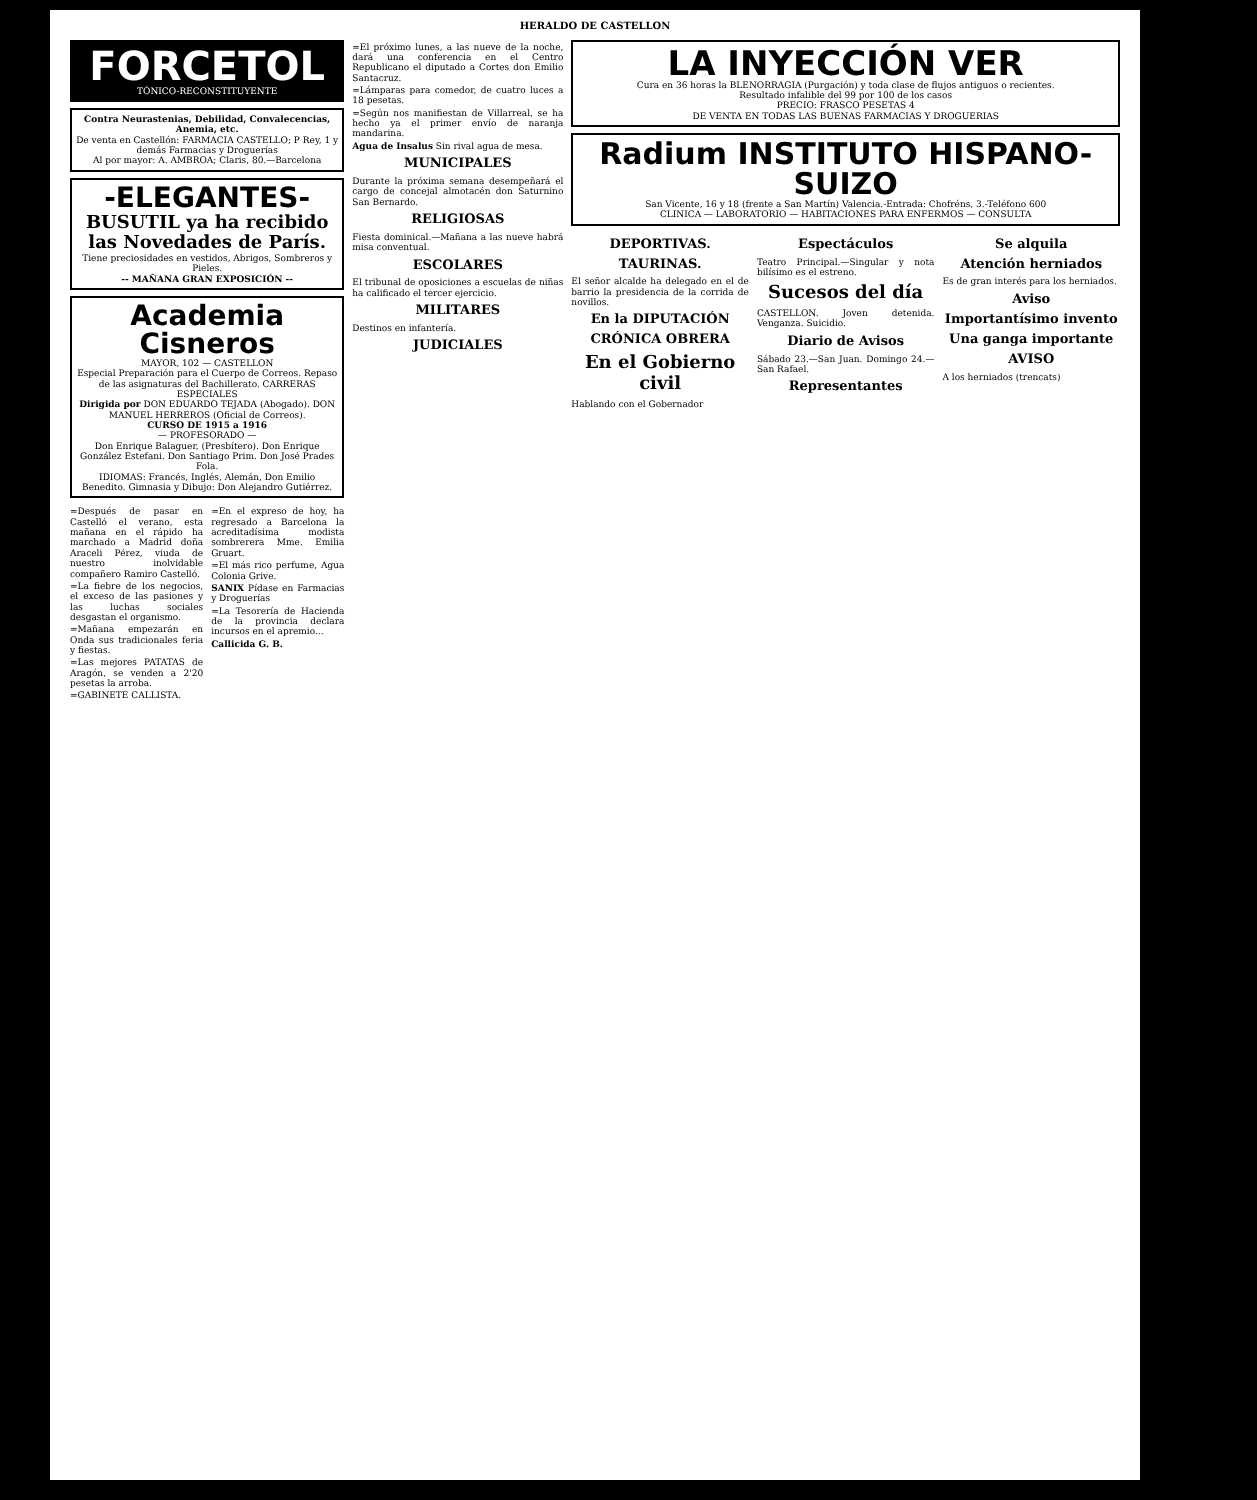HERALDO DE CASTELLON
FORCETOL
TÓNICO-RECONSTITUYENTE
Contra Neurastenias, Debilidad, Convalecencias, Anemia, etc.
De venta en Castellón: FARMACIA CASTELLO; P Rey, 1 y demás Farmacias y Droguerías
Al por mayor: A. AMBROA; Claris, 80.—Barcelona
-ELEGANTES-
BUSUTIL ya ha recibido las Novedades de París. Tiene preciosidades en vestidos, Abrigos, Sombreros y Pieles.
-- MAÑANA GRAN EXPOSICIÓN --
Academia Cisneros
MAYOR, 102 — CASTELLON
Especial Preparación para el Cuerpo de Correos. Repaso de las asignaturas del Bachillerato. CARRERAS ESPECIALES
Dirigida por DON EDUARDO TEJADA (Abogado). DON MANUEL HERREROS (Oficial de Correos).
CURSO DE 1915 a 1916
— PROFESORADO —
Don Enrique Balaguer, (Presbítero). Don Enrique González Estefani. Don Santiago Prim. Don José Prades Fola.
IDIOMAS: Francés, Inglés, Alemán, Don Emilio Benedito. Gimnasia y Dibujo: Don Alejandro Gutiérrez.
=Después de pasar en Castelló el verano, esta mañana en el rápido ha marchado a Madrid doña Araceli Pérez, viuda de nuestro inolvidable compañero Ramiro Castelló.
=La fiebre de los negocios, el exceso de las pasiones y las luchas sociales desgastan el organismo.
=Mañana empezarán en Onda sus tradicionales feria y fiestas.
=Las mejores PATATAS de Aragón, se venden a 2'20 pesetas la arroba.
=GABINETE CALLISTA.
=En el expreso de hoy, ha regresado a Barcelona la acreditadísima modista sombrerera Mme. Emilia Gruart.
=El más rico perfume, Agua Colonia Grive.
SANIX Pídase en Farmacias y Droguerías
=La Tesorería de Hacienda de la provincia declara incursos en el apremio...
Callicida G. B.
=El próximo lunes, a las nueve de la noche, dará una conferencia en el Centro Republicano el diputado a Cortes don Emilio Santacruz.
=Lámparas para comedor, de cuatro luces a 18 pesetas.
=Según nos manifiestan de Villarreal, se ha hecho ya el primer envío de naranja mandarina.
Agua de Insalus Sin rival agua de mesa.
MUNICIPALES
Durante la próxima semana desempeñará el cargo de concejal almotacén don Saturnino San Bernardo.
RELIGIOSAS
Fiesta dominical.—Mañana a las nueve habrá misa conventual.
ESCOLARES
El tribunal de oposiciones a escuelas de niñas ha calificado el tercer ejercicio.
MILITARES
Destinos en infantería.
JUDICIALES
LA INYECCIÓN VER
Cura en 36 horas la BLENORRAGIA (Purgación) y toda clase de flujos antiguos o recientes.
Resultado infalible del 99 por 100 de los casos
PRECIO: FRASCO PESETAS 4
DE VENTA EN TODAS LAS BUENAS FARMACIAS Y DROGUERIAS
Radium INSTITUTO HISPANO-SUIZO
San Vicente, 16 y 18 (frente a San Martín) Valencia.-Entrada: Chofréns, 3.-Teléfono 600
CLINICA — LABORATORIO — HABITACIONES PARA ENFERMOS — CONSULTA
DEPORTIVAS.
TAURINAS.
El señor alcalde ha delegado en el de barrio la presidencia de la corrida de novillos.
En la DIPUTACIÓN
CRÓNICA OBRERA
En el Gobierno civil
Hablando con el Gobernador
Espectáculos
Teatro Principal.—Singular y nota bilísimo es el estreno.
Sucesos del día
CASTELLON. Joven detenida. Venganza. Suicidio.
Diario de Avisos
Sábado 23.—San Juan. Domingo 24.—San Rafael.
Representantes
Se alquila
Atención herniados
Es de gran interés para los herniados.
Aviso
Importantísimo invento
Una ganga importante
AVISO
A los herniados (trencats)